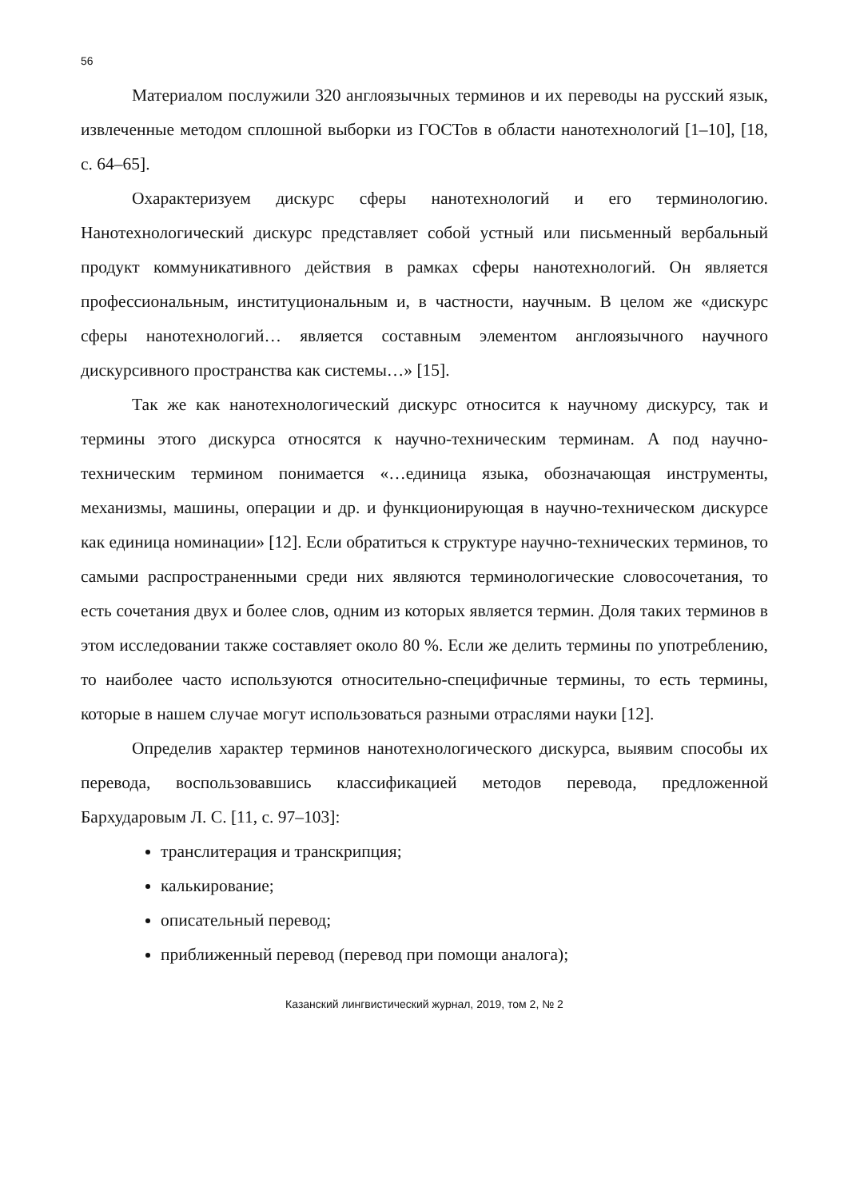56
Материалом послужили 320 англоязычных терминов и их переводы на русский язык, извлеченные методом сплошной выборки из ГОСТов в области нанотехнологий [1–10], [18, с. 64–65].
Охарактеризуем дискурс сферы нанотехнологий и его терминологию. Нанотехнологический дискурс представляет собой устный или письменный вербальный продукт коммуникативного действия в рамках сферы нанотехнологий. Он является профессиональным, институциональным и, в частности, научным. В целом же «дискурс сферы нанотехнологий… является составным элементом англоязычного научного дискурсивного пространства как системы…» [15].
Так же как нанотехнологический дискурс относится к научному дискурсу, так и термины этого дискурса относятся к научно-техническим терминам. А под научно-техническим термином понимается «…единица языка, обозначающая инструменты, механизмы, машины, операции и др. и функционирующая в научно-техническом дискурсе как единица номинации» [12]. Если обратиться к структуре научно-технических терминов, то самыми распространенными среди них являются терминологические словосочетания, то есть сочетания двух и более слов, одним из которых является термин. Доля таких терминов в этом исследовании также составляет около 80 %. Если же делить термины по употреблению, то наиболее часто используются относительно-специфичные термины, то есть термины, которые в нашем случае могут использоваться разными отраслями науки [12].
Определив характер терминов нанотехнологического дискурса, выявим способы их перевода, воспользовавшись классификацией методов перевода, предложенной Бархударовым Л. С. [11, с. 97–103]:
транслитерация и транскрипция;
калькирование;
описательный перевод;
приближенный перевод (перевод при помощи аналога);
Казанский лингвистический журнал, 2019, том 2, № 2